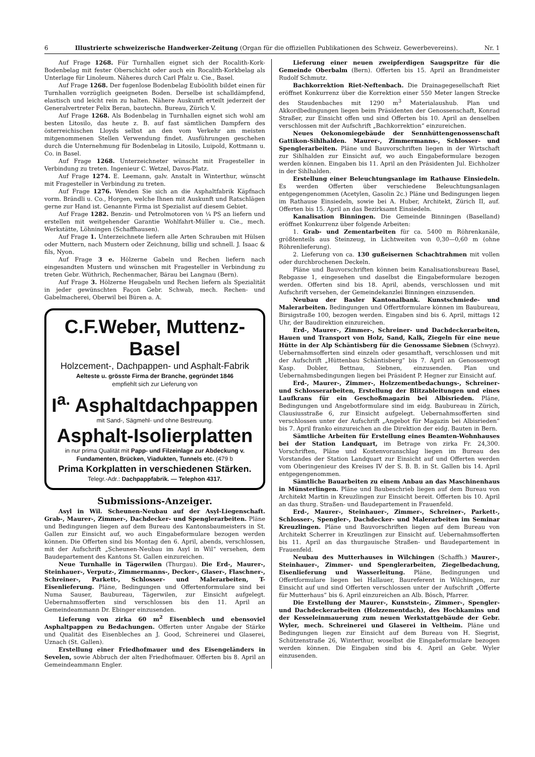6 Illustrierte schweizerische Handwerker-Zeitung (Organ für die offiziellen Publikationen des Schweiz. Gewerbevereins). Nr. 1
Auf Frage 1268. Für Turnhallen eignet sich der Rocalith-Kork-Bodenbelag mit fester Oberschicht oder auch ein Rocalith-Korkbelag als Unterlage für Linoleum. Näheres durch Carl Pfalz u. Cie., Basel.
Auf Frage 1268. Der fugenlose Bodenbelag Euböolith bildet einen für Turnhallen vorzüglich geeigneten Boden. Derselbe ist schalldämpfend, elastisch und leicht rein zu halten. Nähere Auskunft erteilt jederzeit der Generalvertreter Felix Beran, bautechn. Bureau, Zürich V.
Auf Frage 1268. Als Bodenbelag in Turnhallen eignet sich wohl am besten Litosilo, das heute z. B. auf fast sämtlichen Dampfern des österreichischen Lloyds selbst an den vom Verkehr am meisten mitgenommenen Stellen Verwendung findet. Ausführungen geschehen durch die Unternehmung für Bodenbelag in Litosilo, Luipold, Kottmann u. Co. in Basel.
Auf Frage 1268. Unterzeichneter wünscht mit Fragesteller in Verbindung zu treten. Ingenieur C. Wetzel, Davos-Platz.
Auf Frage 1274. E. Leemann, galv. Anstalt in Winterthur, wünscht mit Fragesteller in Verbindung zu treten.
Auf Frage 1276. Wenden Sie sich an die Asphaltfabrik Käpfnach vorm. Brändli u. Co., Horgen, welche Ihnen mit Auskunft und Ratschlägen gerne zur Hand ist. Genannte Firma ist Spezialist auf diesem Gebiet.
Auf Frage 1282. Benzin- und Petrolmotoren von ¼ PS an liefern und erstellen mit weitgehender Garantie Wohlfahrt-Müller u. Cie., mech. Werkstätte, Löhningen (Schaffhausen).
Auf Frage 1. Unterzeichnete liefern alle Arten Schrauben mit Hülsen oder Muttern, nach Mustern oder Zeichnung, billig und schnell. J. Isaac & fils, Nyon.
Auf Frage 3 e. Hölzerne Gabeln und Rechen liefern nach eingesandten Mustern und wünschen mit Fragesteller in Verbindung zu treten Gebr. Wüthrich, Rechenmacher, Bärau bei Langnau (Bern).
Auf Frage 3. Hölzerne Heugabeln und Rechen liefern als Spezialität in jeder gewünschten Façon Gebr. Schwab, mech. Rechen- und Gabelmacherei, Oberwil bei Büren a. A.
C.F.Weber, Muttenz-Basel
Holzcement-, Dachpappen- und Asphalt-Fabrik
Aelteste u. grösste Firma der Branche, gegründet 1846
empfiehlt sich zur Lieferung von
I<sup>a.</sup> Asphaltdachpappen
mit Sand-, Sägmehl- und ohne Bestreuung.
Asphalt-Isolierplatten
in nur prima Qualität mit Papp- und Filzeinlage zur Abdeckung v. Fundamenten, Brücken, Viadukten, Tunnels etc. (479 b
Prima Korkplatten in verschiedenen Stärken.
Telegr.-Adr.: Dachpappfabrik. — Telephon 4317.
Submissions-Anzeiger.
Asyl in Wil. Scheunen-Neubau auf der Asyl-Liegenschaft. Grab-, Maurer-, Zimmer-, Dachdecker- und Spenglerarbeiten. Pläne und Bedingungen liegen auf dem Bureau des Kantonsbaumeisters in St. Gallen zur Einsicht auf, wo auch Eingabeformulare bezogen werden können. Die Offerten sind bis Montag den 6. April, abends, verschlossen, mit der Aufschrift „Scheunen-Neubau im Asyl in Wil“ versehen, dem Baudepartement des Kantons St. Gallen einzureichen.
Neue Turnhalle in Tägerwilen (Thurgau). Die Erd-, Maurer-, Steinhauer-, Verputz-, Zimmermanns-, Decker-, Glaser-, Flaschner-, Schreiner-, Parkett-, Schlosser- und Malerarbeiten, T-Eisenlieferung. Pläne, Bedingungen und Offertenformulare sind bei Numa Sauser, Baubureau, Tägerwilen, zur Einsicht aufgelegt. Uebernahmsofferten sind verschlossen bis den 11. April an Gemeindeammann Dr. Ebinger einzusenden.
Lieferung von zirka 60 m<sup>2</sup> Eisenblech und ebensoviel Asphaltpappen zu Bedachungen. Offerten unter Angabe der Stärke und Qualität des Eisenbleches an J. Good, Schreinerei und Glaserei, Uznach (St. Gallen).
Erstellung einer Friedhofmauer und des Eisengeländers in Sevelen, sowie Abbruch der alten Friedhofmauer. Offerten bis 8. April an Gemeindeammann Engler.
Lieferung einer neuen zweipferdigen Saugspritze für die Gemeinde Oberbalm (Bern). Offerten bis 15. April an Brandmeister Rudolf Schmutz.
Bachkorrektion Riet-Neftenbach. Die Drainagegesellschaft Riet eröffnet Konkurrenz über die Korrektion einer 550 Meter langen Strecke des Staudenbaches mit 1290 m<sup>3</sup> Materialaushub. Plan und Akkordbedingungen liegen beim Präsidenten der Genossenschaft, Konrad Straßer, zur Einsicht offen und sind Offerten bis 10. April an denselben verschlossen mit der Aufschrift „Bachkorrektion“ einzureichen.
Neues Oekonomiegebäude der Sennhüttengenossenschaft Gattikon-Sihlhalden. Maurer-, Zimmermanns-, Schlosser- und Spenglerarbeiten. Pläne und Bauvorschriften liegen in der Wirtschaft zur Sihlhalden zur Einsicht auf, wo auch Eingabeformulare bezogen werden können. Eingaben bis 11. April an den Präsidenten Jul. Eichholzer in der Sihlhalden.
Erstellung einer Beleuchtungsanlage im Rathause Einsiedeln. Es werden Offerten über verschiedene Beleuchtungsanlagen entgegengenommen (Acetylen, Gasolin 2c.) Pläne und Bedingungen liegen im Rathause Einsiedeln, sowie bei A. Huber, Architekt, Zürich II, auf. Offerten bis 15. April an das Bezirksamt Einsiedeln.
Kanalisation Binningen. Die Gemeinde Binningen (Baselland) eröffnet Konkurrenz über folgende Arbeiten:
1. Grab- und Zementarbeiten für ca. 5400 m Röhrenkanäle, größtenteils aus Steinzeug, in Lichtweiten von 0,30—0,60 m (ohne Röhrenlieferung).
2. Lieferung von ca. 130 gußeisernen Schachtrahmen mit vollen oder durchbrochenen Deckeln.
Pläne und Bauvorschriften können beim Kanalisationsbureau Basel, Rebgasse 1, eingesehen und daselbst die Eingabeformulare bezogen werden. Offerten sind bis 18. April, abends, verschlossen und mit Aufschrift versehen, der Gemeindekanzlei Binningen einzusenden.
Neubau der Basler Kantonalbank. Kunstschmiede- und Malerarbeiten. Bedingungen und Offertformulare können im Baubureau, Birsigstraße 100, bezogen werden. Eingaben sind bis 6. April, mittags 12 Uhr, der Baudirektion einzureichen.
Erd-, Maurer-, Zimmer-, Schreiner- und Dachdeckerarbeiten, Hauen und Transport von Holz, Sand, Kalk, Ziegeln für eine neue Hütte in der Alp Schäntisberg für die Genossame Siebnen (Schwyz). Uebernahmsofferten sind einzeln oder gesamthaft, verschlossen und mit der Aufschrift „Hüttenbau Schäntisberg“ bis 7. April an Genossenvogt Kasp. Dobler, Bettnau, Siebnen, einzusenden. Plan und Uebernahmsbedingungen liegen bei Präsident P. Hegner zur Einsicht auf.
Erd-, Maurer-, Zimmer-, Holzzementbedachungs-, Schreiner- und Schlosserarbeiten, Erstellung der Blitzableitungen und eines Laufkrans für ein Geschoßmagazin bei Albisrieden. Pläne, Bedingungen und Angebotformulare sind im eidg. Baubureau in Zürich, Clausiusstraße 6, zur Einsicht aufgelegt. Uebernahmsofferten sind verschlossen unter der Aufschrift „Angebot für Magazin bei Albisrieden“ bis 7. April franko einzureichen an die Direktion der eidg. Bauten in Bern.
Sämtliche Arbeiten für Erstellung eines Beamten-Wohnhauses bei der Station Landquart, im Betrage von zirka Fr. 24,300. Vorschriften, Pläne und Kostenvoranschlag liegen im Bureau des Vorstandes der Station Landquart zur Einsicht auf und Offerten werden vom Oberingenieur des Kreises IV der S. B. B. in St. Gallen bis 14. April entgegengenommen.
Sämtliche Bauarbeiten zu einem Anbau an das Maschinenhaus in Münsterlingen. Pläne und Baubeschrieb liegen auf dem Bureau von Architekt Martin in Kreuzlingen zur Einsicht bereit. Offerten bis 10. April an das thurg. Straßen- und Baudepartement in Frauenfeld.
Erd-, Maurer-, Steinhauer-, Zimmer-, Schreiner-, Parkett-, Schlosser-, Spengler-, Dachdecker- und Malerarbeiten im Seminar Kreuzlingen. Pläne und Bauvorschriften liegen auf dem Bureau von Architekt Scherrer in Kreuzlingen zur Einsicht auf. Uebernahmsofferten bis 11. April an das thurgauische Straßen- und Baudepartement in Frauenfeld.
Neubau des Mutterhauses in Wilchingen (Schaffh.) Maurer-, Steinhauer-, Zimmer- und Spenglerarbeiten, Ziegelbedachung, Eisenlieferung und Wasserleitung. Pläne, Bedingungen und Offertformulare liegen bei Hallauer, Baureferent in Wilchingen, zur Einsicht auf und sind Offerten verschlossen unter der Aufschrift „Offerte für Mutterhaus“ bis 6. April einzureichen an Alb. Bösch, Pfarrer.
Die Erstellung der Maurer-, Kunststein-, Zimmer-, Spengler- und Dachdeckerarbeiten (Holzzementdach), des Hochkamins und der Kesseleinmauerung zum neuen Werkstattgebäude der Gebr. Wyler, mech. Schreinerei und Glaserei in Veltheim. Pläne und Bedingungen liegen zur Einsicht auf dem Bureau von H. Siegrist, Schützenstraße 26, Winterthur, woselbst die Eingabeformulare bezogen werden können. Die Eingaben sind bis 4. April an Gebr. Wyler einzusenden.